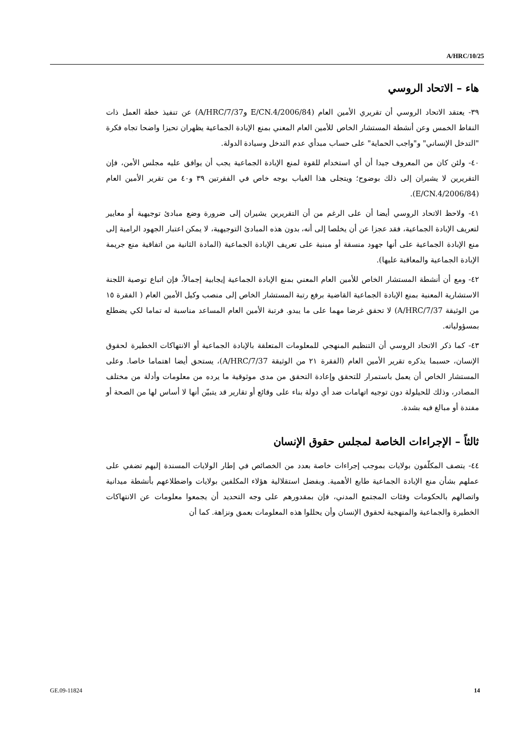A/HRC/10/25
هاء – الاتحاد الروسي
٣٩- يعتقد الاتحاد الروسي أن تقريري الأمين العام (E/CN.4/2006/84 وA/HRC/7/37) عن تنفيذ خطة العمل ذات النقاط الخمس وعن أنشطة المستشار الخاص للأمين العام المعني بمنع الإبادة الجماعية يظهران تحيزا واضحا تجاه فكرة "التدخل الإنساني" و"واجب الحماية" على حساب مبدأي عدم التدخل وسيادة الدولة.
٤٠- ولئن كان من المعروف جيدا أن أي استخدام للقوة لمنع الإبادة الجماعية يجب أن يوافق عليه مجلس الأمن، فإن التقريرين لا يشيران إلى ذلك بوضوح؛ ويتجلى هذا الغياب بوجه خاص في الفقرتين ٣٩ و٤٠ من تقرير الأمين العام (E/CN.4/2006/84).
٤١- ولاحظ الاتحاد الروسي أيضا أن على الرغم من أن التقريرين يشيران إلى ضرورة وضع مبادئ توجيهية أو معايير لتعريف الإبادة الجماعية، فقد عجزا عن أن يخلصا إلى أنه، بدون هذه المبادئ التوجيهية، لا يمكن اعتبار الجهود الرامية إلى منع الإبادة الجماعية على أنها جهود منسقة أو مبنية على تعريف الإبادة الجماعية (المادة الثانية من اتفاقية منع جريمة الإبادة الجماعية والمعاقبة عليها).
٤٢- ومع أن أنشطة المستشار الخاص للأمين العام المعني بمنع الإبادة الجماعية إيجابية إجمالاً، فإن اتباع توصية اللجنة الاستشارية المعنية بمنع الإبادة الجماعية القاضية برفع رتبة المستشار الخاص إلى منصب وكيل الأمين العام ( الفقرة ١٥ من الوثيقة A/HRC/7/37) لا تحقق غرضا مهما على ما يبدو. فرتبة الأمين العام المساعد مناسبة له تماما لكي يضطلع بمسؤولياته.
٤٣- كما ذكر الاتحاد الروسي أن التنظيم المنهجي للمعلومات المتعلقة بالإبادة الجماعية أو الانتهاكات الخطيرة لحقوق الإنسان، حسبما يذكره تقرير الأمين العام (الفقرة ٢١ من الوثيقة A/HRC/7/37)، يستحق أيضا اهتماما خاصا. وعلى المستشار الخاص أن يعمل باستمرار للتحقق وإعادة التحقق من مدى موثوقية ما يرده من معلومات وأدلة من مختلف المصادر، وذلك للحيلولة دون توجيه اتهامات ضد أي دولة بناء على وقائع أو تقارير قد يتبيّن أنها لا أساس لها من الصحة أو مفندة أو مبالغ فيه بشدة.
ثالثاً – الإجراءات الخاصة لمجلس حقوق الإنسان
٤٤- يتصف المكلّفون بولايات بموجب إجراءات خاصة بعدد من الخصائص في إطار الولايات المسندة إليهم تضفي على عملهم بشأن منع الإبادة الجماعية طابع الأهمية. وبفضل استقلالية هؤلاء المكلفين بولايات واضطلاعهم بأنشطة ميدانية واتصالهم بالحكومات وفئات المجتمع المدني، فإن بمقدورهم على وجه التحديد أن يجمعوا معلومات عن الانتهاكات الخطيرة والجماعية والمنهجية لحقوق الإنسان وأن يحللوا هذه المعلومات بعمق ونزاهة. كما أن
GE.09-11824 14